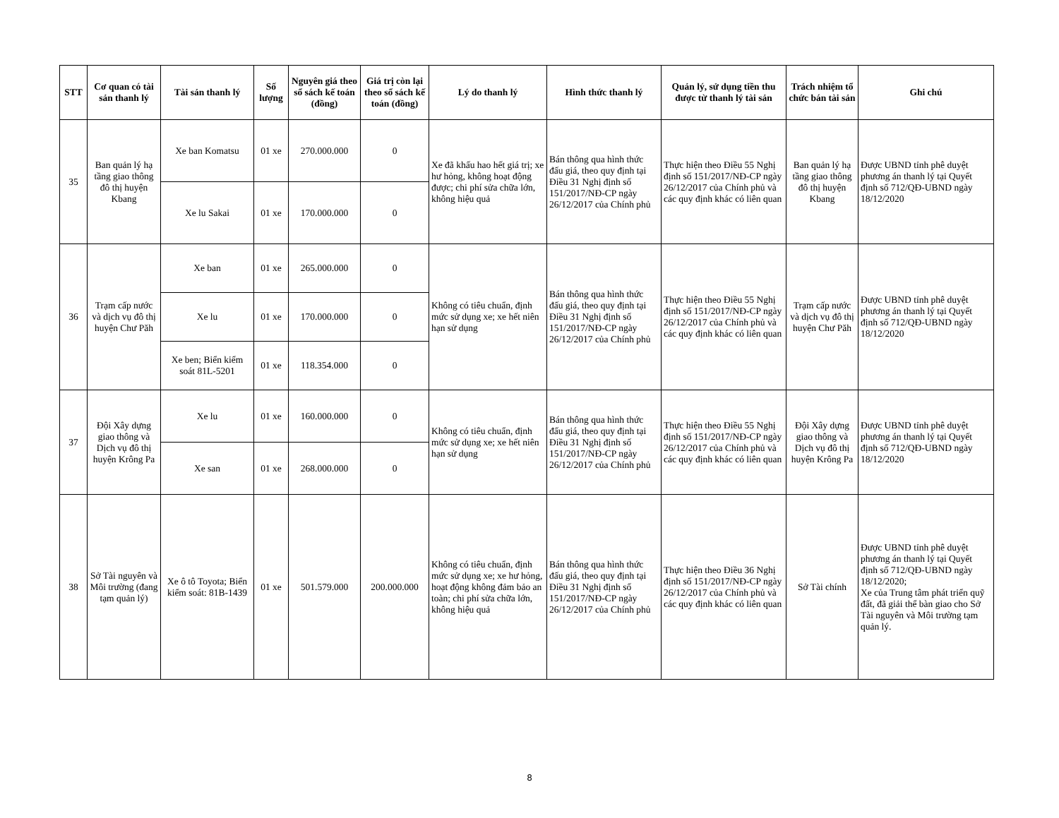| STT | Cơ quan có tài sản thanh lý | Tài sản thanh lý | Số lượng | Nguyên giá theo sổ sách kế toán (đồng) | Giá trị còn lại theo sổ sách kế toán (đồng) | Lý do thanh lý | Hình thức thanh lý | Quản lý, sử dụng tiền thu được từ thanh lý tài sản | Trách nhiệm tổ chức bán tài sản | Ghi chú |
| --- | --- | --- | --- | --- | --- | --- | --- | --- | --- | --- |
| 35 | Ban quản lý hạ tầng giao thông đô thị huyện Kbang | Xe ban Komatsu | 01 xe | 270.000.000 | 0 | Xe đã khấu hao hết giá trị; xe hư hỏng, không hoạt động được; chi phí sửa chữa lớn, không hiệu quả | Bán thông qua hình thức đấu giá, theo quy định tại Điều 31 Nghị định số 151/2017/NĐ-CP ngày 26/12/2017 của Chính phủ | Thực hiện theo Điều 55 Nghị định số 151/2017/NĐ-CP ngày 26/12/2017 của Chính phủ và các quy định khác có liên quan | Ban quản lý hạ tầng giao thông đô thị huyện Kbang | Được UBND tỉnh phê duyệt phương án thanh lý tại Quyết định số 712/QĐ-UBND ngày 18/12/2020 |
| | | Xe lu Sakai | 01 xe | 170.000.000 | 0 | | | | | |
| 36 | Trạm cấp nước và dịch vụ đô thị huyện Chư Păh | Xe ban | 01 xe | 265.000.000 | 0 | Không có tiêu chuẩn, định mức sử dụng xe; xe hết niên hạn sử dụng | Bán thông qua hình thức đấu giá, theo quy định tại Điều 31 Nghị định số 151/2017/NĐ-CP ngày 26/12/2017 của Chính phủ | Thực hiện theo Điều 55 Nghị định số 151/2017/NĐ-CP ngày 26/12/2017 của Chính phủ và các quy định khác có liên quan | Trạm cấp nước và dịch vụ đô thị huyện Chư Păh | Được UBND tỉnh phê duyệt phương án thanh lý tại Quyết định số 712/QĐ-UBND ngày 18/12/2020 |
| | | Xe lu | 01 xe | 170.000.000 | 0 | | | | | |
| | | Xe ben; Biển kiểm soát 81L-5201 | 01 xe | 118.354.000 | 0 | | | | | |
| 37 | Đội Xây dựng giao thông và Dịch vụ đô thị huyện Krông Pa | Xe lu | 01 xe | 160.000.000 | 0 | Không có tiêu chuẩn, định mức sử dụng xe; xe hết niên hạn sử dụng | Bán thông qua hình thức đấu giá, theo quy định tại Điều 31 Nghị định số 151/2017/NĐ-CP ngày 26/12/2017 của Chính phủ | Thực hiện theo Điều 55 Nghị định số 151/2017/NĐ-CP ngày 26/12/2017 của Chính phủ và các quy định khác có liên quan | Đội Xây dựng giao thông và Dịch vụ đô thị huyện Krông Pa | Được UBND tỉnh phê duyệt phương án thanh lý tại Quyết định số 712/QĐ-UBND ngày 18/12/2020 |
| | | Xe san | 01 xe | 268.000.000 | 0 | | | | | |
| 38 | Sở Tài nguyên và Môi trường (đang tạm quản lý) | Xe ô tô Toyota; Biển kiểm soát: 81B-1439 | 01 xe | 501.579.000 | 200.000.000 | Không có tiêu chuẩn, định mức sử dụng xe; xe hư hỏng, hoạt động không đảm bảo an toàn; chi phí sửa chữa lớn, không hiệu quả | Bán thông qua hình thức đấu giá, theo quy định tại Điều 31 Nghị định số 151/2017/NĐ-CP ngày 26/12/2017 của Chính phủ | Thực hiện theo Điều 36 Nghị định số 151/2017/NĐ-CP ngày 26/12/2017 của Chính phủ và các quy định khác có liên quan | Sở Tài chính | Được UBND tỉnh phê duyệt phương án thanh lý tại Quyết định số 712/QĐ-UBND ngày 18/12/2020; Xe của Trung tâm phát triển quỹ đất, đã giải thể bàn giao cho Sở Tài nguyên và Môi trường tạm quản lý. |
8